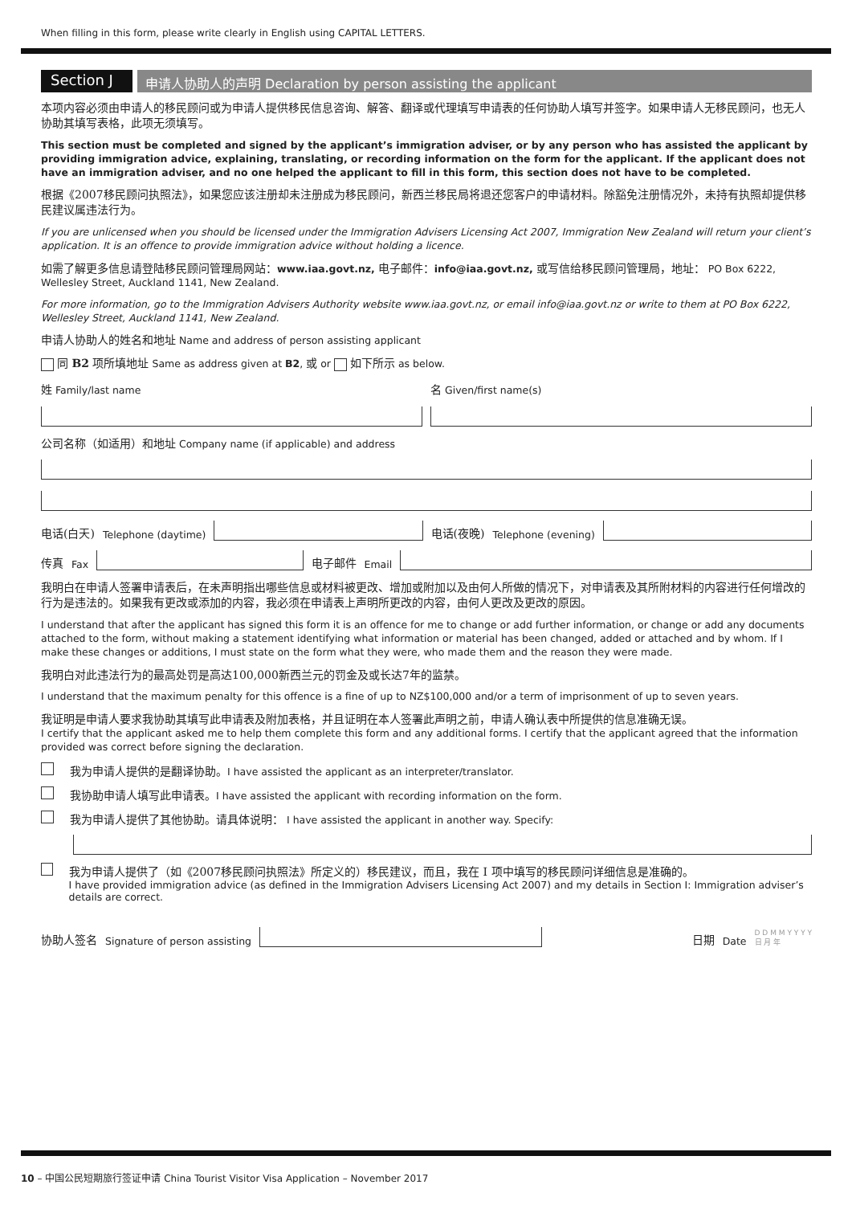When filling in this form, please write clearly in English using CAPITAL LETTERS.
Section J
申请人协助人的声明 Declaration by person assisting the applicant
本项内容必须由申请人的移民顾问或为申请人提供移民信息咨询、解答、翻译或代理填写申请表的任何协助人填写并签字。如果申请人无移民顾问，也无人协助其填写表格，此项无须填写。
This section must be completed and signed by the applicant’s immigration adviser, or by any person who has assisted the applicant by providing immigration advice, explaining, translating, or recording information on the form for the applicant. If the applicant does not have an immigration adviser, and no one helped the applicant to fill in this form, this section does not have to be completed.
根据《2007移民顾问执照法》，如果您应该注册却未注册成为移民顾问，新西兰移民局将退还您客户的申请材料。除豁免注册情况外，未持有执照却提供移民建议属违法行为。
If you are unlicensed when you should be licensed under the Immigration Advisers Licensing Act 2007, Immigration New Zealand will return your client’s application. It is an offence to provide immigration advice without holding a licence.
如需了解更多信息请登陆移民顾问管理局网站：www.iaa.govt.nz, 电子邮件：info@iaa.govt.nz, 或写信给移民顾问管理局，地址： PO Box 6222, Wellesley Street, Auckland 1141, New Zealand.
For more information, go to the Immigration Advisers Authority website www.iaa.govt.nz, or email info@iaa.govt.nz or write to them at PO Box 6222, Wellesley Street, Auckland 1141, New Zealand.
申请人协助人的姓名和地址 Name and address of person assisting applicant
同 B2 项所填地址 Same as address given at B2, 或 or 如下所示 as below.
姓 Family/last name 名 Given/first name(s)
公司名称（如适用）和地址 Company name (if applicable) and address
电话(白天) Telephone (daytime)
电话(夜晚) Telephone (evening)
传真 Fax
电子邮件 Email
我明白在申请人签署申请表后，在未声明指出哪些信息或材料被更改、增加或附加以及由何人所做的情况下，对申请表及其所附材料的内容进行任何增改的行为是违法的。如果我有更改或添加的内容，我必须在申请表上声明所更改的内容，由何人更改及更改的原因。
I understand that after the applicant has signed this form it is an offence for me to change or add further information, or change or add any documents attached to the form, without making a statement identifying what information or material has been changed, added or attached and by whom. If I make these changes or additions, I must state on the form what they were, who made them and the reason they were made.
我明白对此违法行为的最高处罚是高达100,000新西兰元的罚金及或长达7年的监禁。
I understand that the maximum penalty for this offence is a fine of up to NZ$100,000 and/or a term of imprisonment of up to seven years.
我证明是申请人要求我协助其填写此申请表及附加表格，并且证明在本人签署此声明之前，申请人确认表中所提供的信息准确无误。
I certify that the applicant asked me to help them complete this form and any additional forms. I certify that the applicant agreed that the information provided was correct before signing the declaration.
我为申请人提供的是翻译协助。I have assisted the applicant as an interpreter/translator.
我协助申请人填写此申请表。I have assisted the applicant with recording information on the form.
我为申请人提供了其他协助。请具体说明： I have assisted the applicant in another way. Specify:
我为申请人提供了（如《2007移民顾问执照法》所定义的）移民建议，而且，我在 I 项中填写的移民顾问详细信息是准确的。
I have provided immigration advice (as defined in the Immigration Advisers Licensing Act 2007) and my details in Section I: Immigration adviser’s details are correct.
协助人签名 Signature of person assisting
日期 Date D D M M Y Y Y Y
日 月 年
10 – 中国公民短期旅行签证申请 China Tourist Visitor Visa Application – November 2017